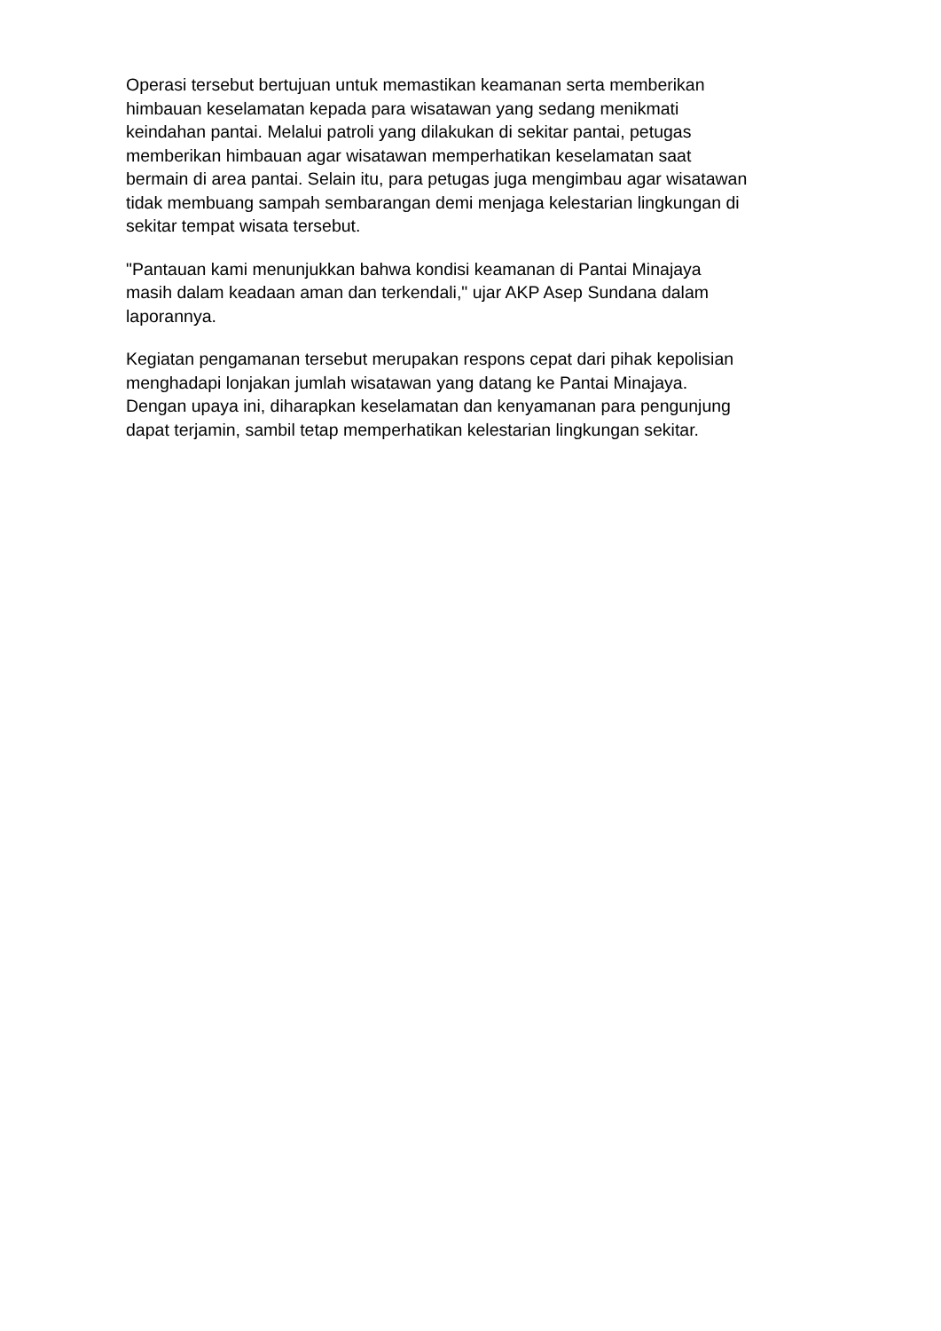Operasi tersebut bertujuan untuk memastikan keamanan serta memberikan
himbauan keselamatan kepada para wisatawan yang sedang menikmati
keindahan pantai. Melalui patroli yang dilakukan di sekitar pantai, petugas
memberikan himbauan agar wisatawan memperhatikan keselamatan saat
bermain di area pantai. Selain itu, para petugas juga mengimbau agar wisatawan
tidak membuang sampah sembarangan demi menjaga kelestarian lingkungan di
sekitar tempat wisata tersebut.
"Pantauan kami menunjukkan bahwa kondisi keamanan di Pantai Minajaya
masih dalam keadaan aman dan terkendali," ujar AKP Asep Sundana dalam
laporannya.
Kegiatan pengamanan tersebut merupakan respons cepat dari pihak kepolisian
menghadapi lonjakan jumlah wisatawan yang datang ke Pantai Minajaya.
Dengan upaya ini, diharapkan keselamatan dan kenyamanan para pengunjung
dapat terjamin, sambil tetap memperhatikan kelestarian lingkungan sekitar.